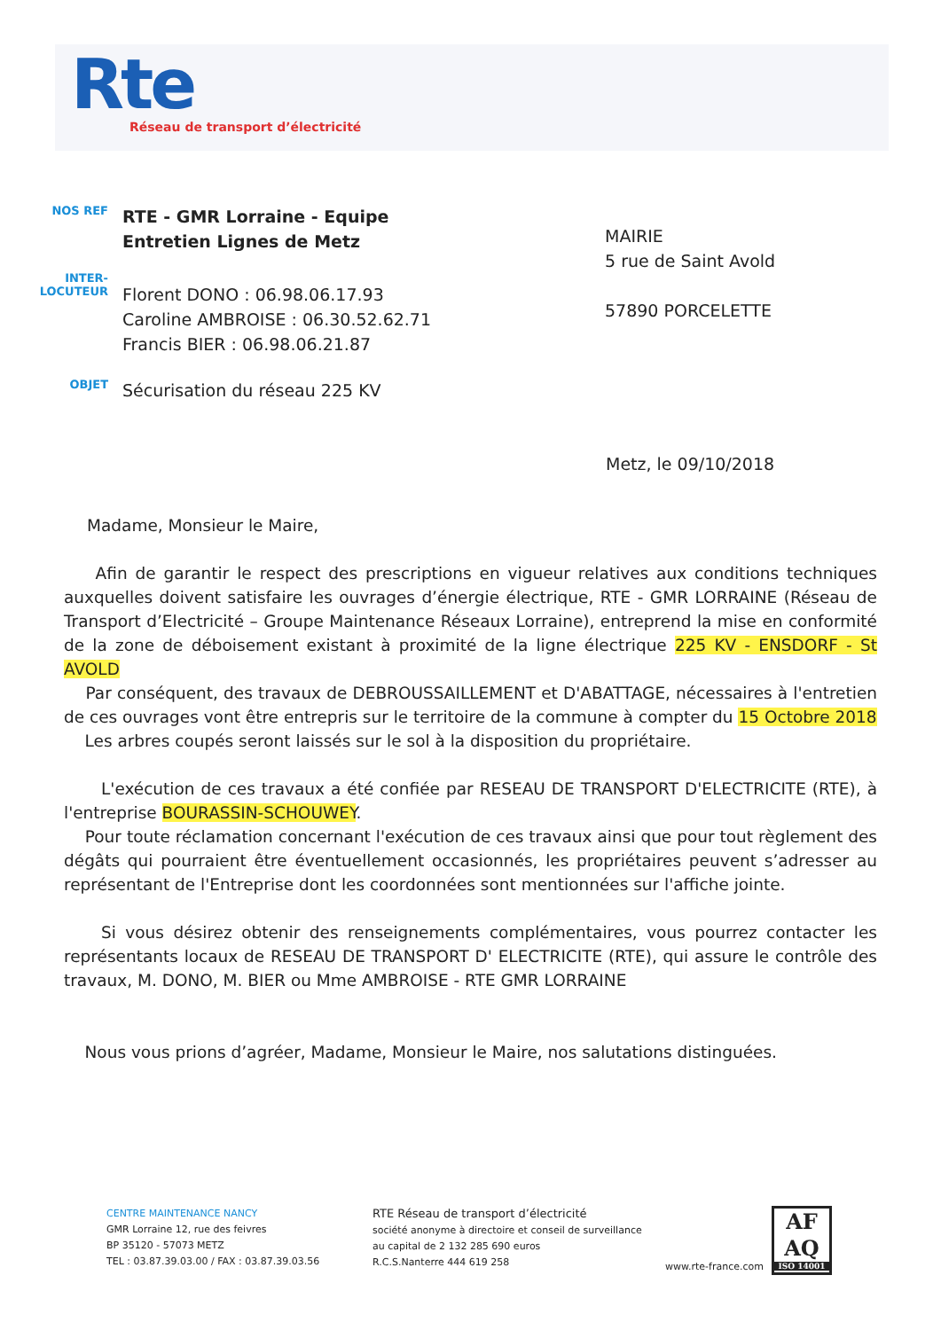Rte
Réseau de transport d’électricité
NOS REF
RTE - GMR Lorraine - Equipe
Entretien Lignes de Metz
INTER-
LOCUTEUR
Florent DONO : 06.98.06.17.93
Caroline AMBROISE : 06.30.52.62.71
Francis BIER : 06.98.06.21.87
OBJET
Sécurisation du réseau 225 KV
MAIRIE
5 rue de Saint Avold
57890 PORCELETTE
Metz, le 09/10/2018
Madame, Monsieur le Maire,
Afin de garantir le respect des prescriptions en vigueur relatives aux conditions techniques auxquelles doivent satisfaire les ouvrages d’énergie électrique, RTE - GMR LORRAINE (Réseau de Transport d’Electricité – Groupe Maintenance Réseaux Lorraine), entreprend la mise en conformité de la zone de déboisement existant à proximité de la ligne électrique 225 KV - ENSDORF - St AVOLD
Par conséquent, des travaux de DEBROUSSAILLEMENT et D'ABATTAGE, nécessaires à l'entretien de ces ouvrages vont être entrepris sur le territoire de la commune à compter du 15 Octobre 2018
Les arbres coupés seront laissés sur le sol à la disposition du propriétaire.
L'exécution de ces travaux a été confiée par RESEAU DE TRANSPORT D'ELECTRICITE (RTE), à l'entreprise BOURASSIN-SCHOUWEY.
Pour toute réclamation concernant l'exécution de ces travaux ainsi que pour tout règlement des dégâts qui pourraient être éventuellement occasionnés, les propriétaires peuvent s’adresser au représentant de l'Entreprise dont les coordonnées sont mentionnées sur l'affiche jointe.
Si vous désirez obtenir des renseignements complémentaires, vous pourrez contacter les représentants locaux de RESEAU DE TRANSPORT D' ELECTRICITE (RTE), qui assure le contrôle des travaux, M. DONO, M. BIER ou Mme AMBROISE - RTE GMR LORRAINE
Nous vous prions d’agréer, Madame, Monsieur le Maire, nos salutations distinguées.
CENTRE MAINTENANCE NANCY
GMR Lorraine 12, rue des feivres
BP 35120 - 57073 METZ
TEL : 03.87.39.03.00 / FAX : 03.87.39.03.56
RTE Réseau de transport d’électricité
société anonyme à directoire et conseil de surveillance
au capital de 2 132 285 690 euros
R.C.S.Nanterre 444 619 258
www.rte-france.com
AF
AQ
ISO 14001